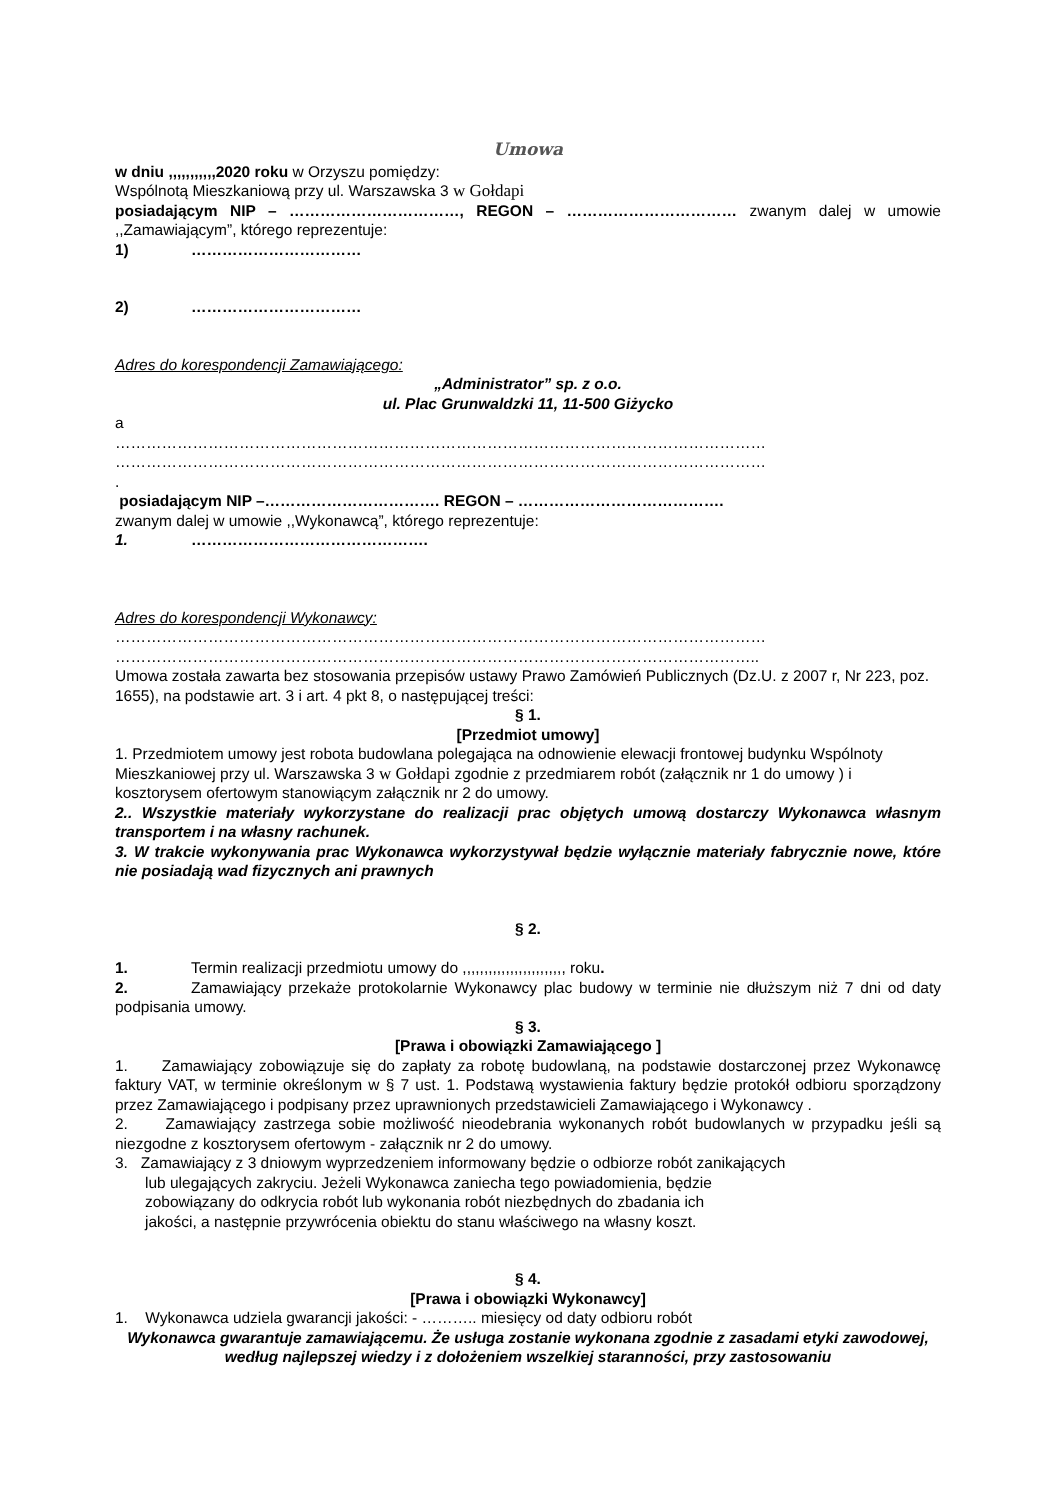Umowa
w dniu ,,,,,,,,,,,2020 roku w Orzyszu pomiędzy:
Wspólnotą Mieszkaniową przy ul. Warszawska 3 w Gołdapi
posiadającym NIP – ……………………………, REGON – …………………………… zwanym dalej w umowie ,,Zamawiającym”, którego reprezentuje:
1) ……………………………
2) ……………………………
Adres do korespondencji Zamawiającego:
„Administrator” sp. z o.o.
ul. Plac Grunwaldzki 11, 11-500 Giżycko
a
………………………………………………………………………………………………………………
………………………………………………………………………………………………………………
.
posiadającym NIP –……………………………. REGON – ………………………………….
zwanym dalej w umowie ,,Wykonawcą”, którego reprezentuje:
1. ……………………………………….
Adres do korespondencji Wykonawcy:
………………………………………………………………………………………………………………
……………………………………………………………………………………………………………..
Umowa została zawarta bez stosowania przepisów ustawy Prawo Zamówień Publicznych (Dz.U. z 2007 r, Nr 223, poz. 1655), na podstawie art. 3 i art. 4 pkt 8, o następującej treści:
§ 1.
[Przedmiot umowy]
1. Przedmiotem umowy jest robota budowlana polegająca na odnowienie elewacji frontowej budynku Wspólnoty Mieszkaniowej przy ul. Warszawska 3 w Gołdapi zgodnie z przedmiarem robót (załącznik nr 1 do umowy ) i kosztorysem ofertowym stanowiącym załącznik nr 2 do umowy.
2.. Wszystkie materiały wykorzystane do realizacji prac objętych umową dostarczy Wykonawca własnym transportem i na własny rachunek.
3. W trakcie wykonywania prac Wykonawca wykorzystywał będzie wyłącznie materiały fabrycznie nowe, które nie posiadają wad fizycznych ani prawnych
§ 2.
1. Termin realizacji przedmiotu umowy do ,,,,,,,,,,,,,,,,,,,,,,,, roku.
2. Zamawiający przekaże protokolarnie Wykonawcy plac budowy w terminie nie dłuższym niż 7 dni od daty podpisania umowy.
§ 3.
[Prawa i obowiązki Zamawiającego ]
1. Zamawiający zobowiązuje się do zapłaty za robotę budowlaną, na podstawie dostarczonej przez Wykonawcę faktury VAT, w terminie określonym w § 7 ust. 1. Podstawą wystawienia faktury będzie protokół odbioru sporządzony przez Zamawiającego i podpisany przez uprawnionych przedstawicieli Zamawiającego i Wykonawcy .
2. Zamawiający zastrzega sobie możliwość nieodebrania wykonanych robót budowlanych w przypadku jeśli są niezgodne z kosztorysem ofertowym - załącznik nr 2 do umowy.
3. Zamawiający z 3 dniowym wyprzedzeniem informowany będzie o odbiorze robót zanikających
lub ulegających zakryciu. Jeżeli Wykonawca zaniecha tego powiadomienia, będzie
zobowiązany do odkrycia robót lub wykonania robót niezbędnych do zbadania ich
jakości, a następnie przywrócenia obiektu do stanu właściwego na własny koszt.
§ 4.
[Prawa i obowiązki Wykonawcy]
1. Wykonawca udziela gwarancji jakości: - ……….. miesięcy od daty odbioru robót
Wykonawca gwarantuje zamawiającemu. Że usługa zostanie wykonana zgodnie z zasadami etyki zawodowej, według najlepszej wiedzy i z dołożeniem wszelkiej staranności, przy zastosowaniu